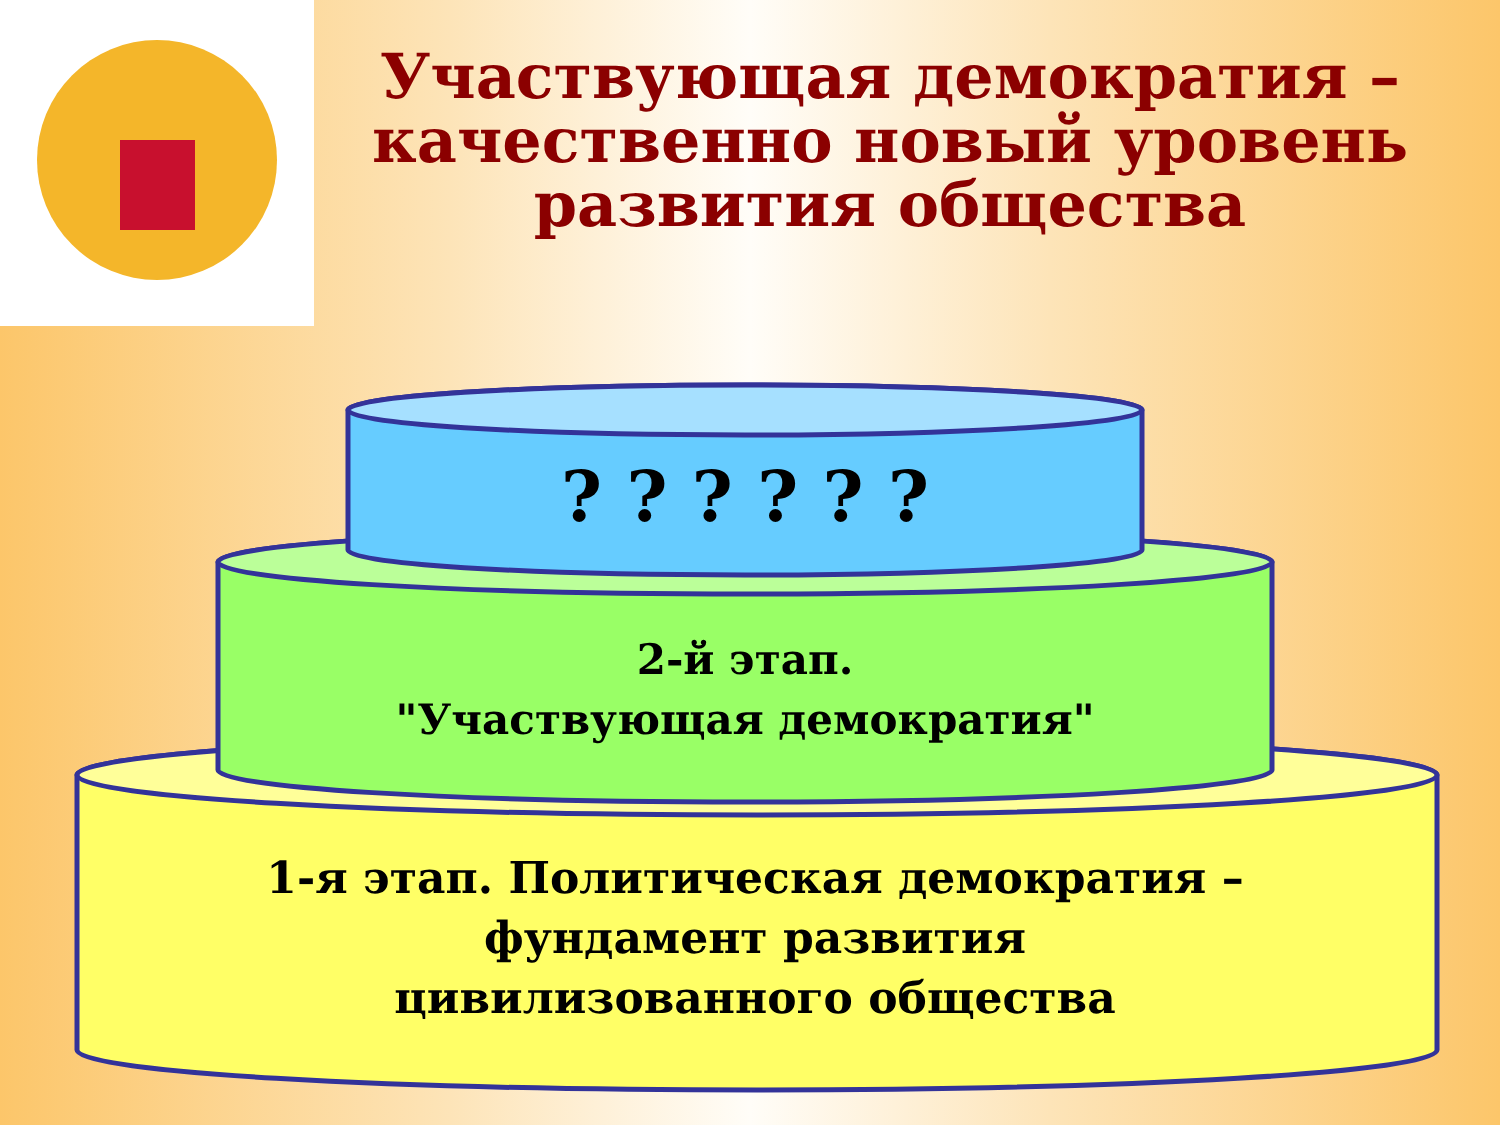Участвующая демократия – качественно новый уровень развития общества
? ? ? ? ? ?
2-й этап.
"Участвующая демократия"
1-я этап. Политическая демократия –
фундамент развития
цивилизованного общества